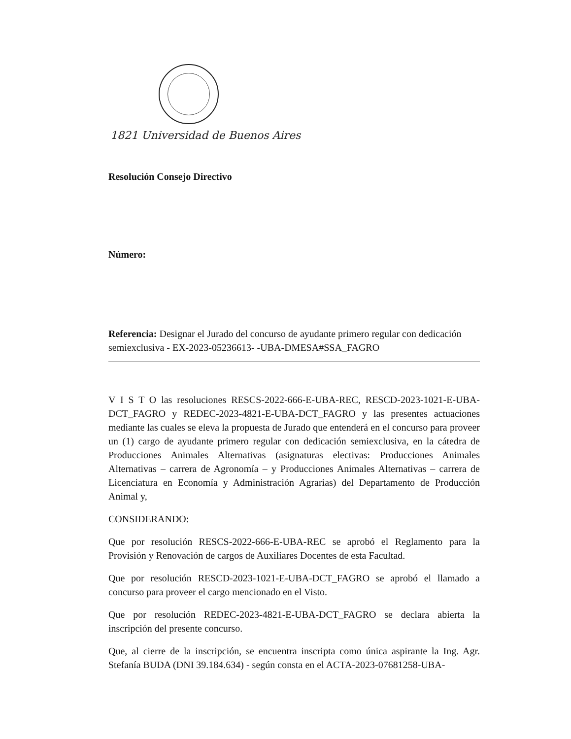1821 Universidad de Buenos Aires
Resolución Consejo Directivo
Número:
Referencia: Designar el Jurado del concurso de ayudante primero regular con dedicación semiexclusiva - EX-2023-05236613- -UBA-DMESA#SSA_FAGRO
V I S T O las resoluciones RESCS-2022-666-E-UBA-REC, RESCD-2023-1021-E-UBA-DCT_FAGRO y REDEC-2023-4821-E-UBA-DCT_FAGRO y las presentes actuaciones mediante las cuales se eleva la propuesta de Jurado que entenderá en el concurso para proveer un (1) cargo de ayudante primero regular con dedicación semiexclusiva, en la cátedra de Producciones Animales Alternativas (asignaturas electivas: Producciones Animales Alternativas – carrera de Agronomía – y Producciones Animales Alternativas – carrera de Licenciatura en Economía y Administración Agrarias) del Departamento de Producción Animal y,
CONSIDERANDO:
Que por resolución RESCS-2022-666-E-UBA-REC se aprobó el Reglamento para la Provisión y Renovación de cargos de Auxiliares Docentes de esta Facultad.
Que por resolución RESCD-2023-1021-E-UBA-DCT_FAGRO se aprobó el llamado a concurso para proveer el cargo mencionado en el Visto.
Que por resolución REDEC-2023-4821-E-UBA-DCT_FAGRO se declara abierta la inscripción del presente concurso.
Que, al cierre de la inscripción, se encuentra inscripta como única aspirante la Ing. Agr. Stefanía BUDA (DNI 39.184.634) - según consta en el ACTA-2023-07681258-UBA-